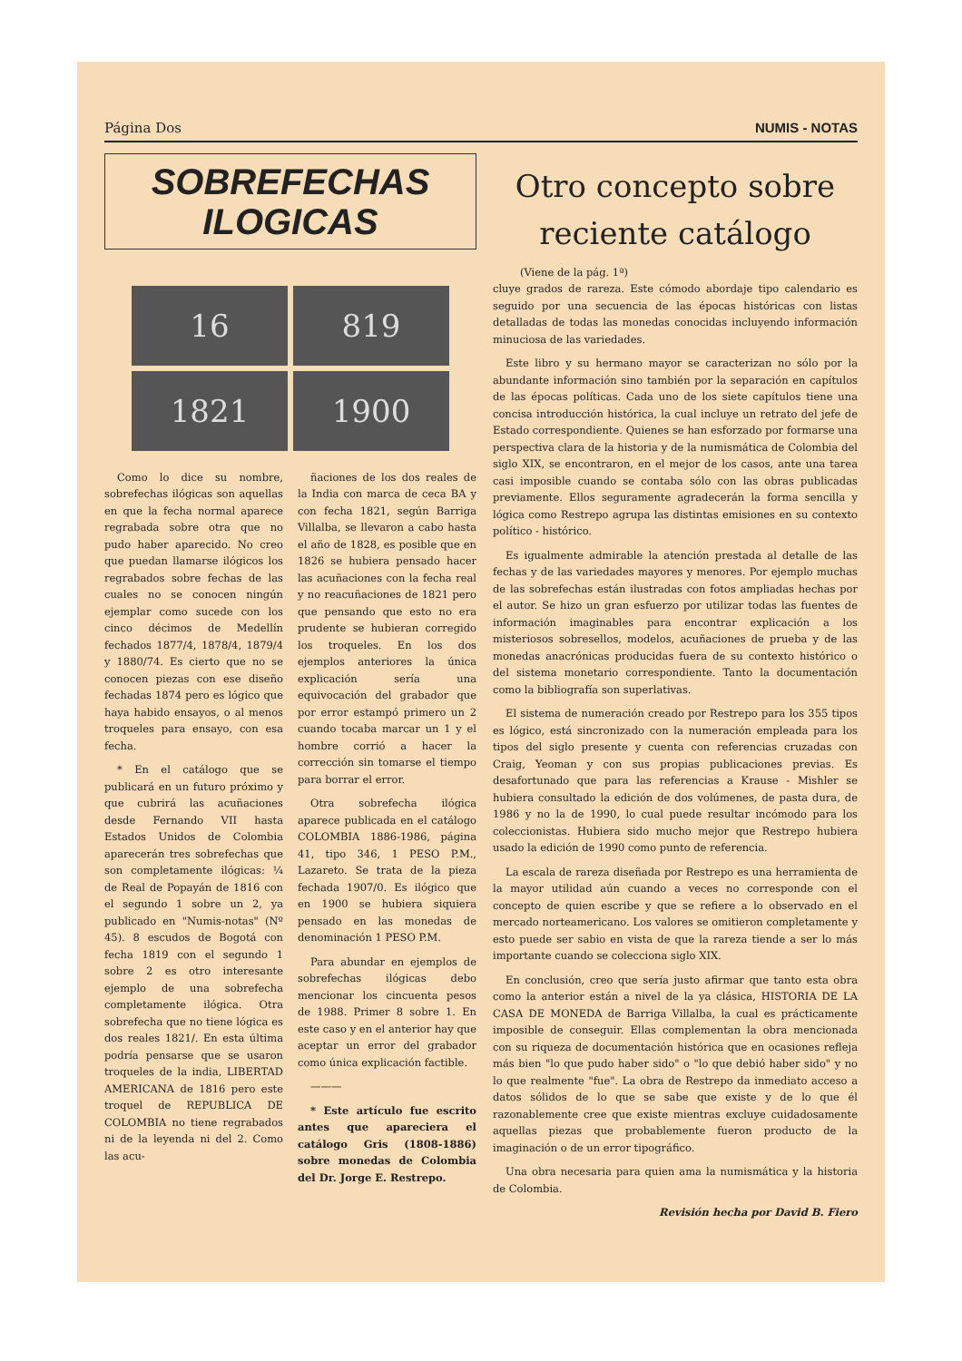Página Dos NUMIS - NOTAS
SOBREFECHAS
ILOGICAS
16
819
1821
1900
Como lo dice su nombre, sobrefechas ilógicas son aquellas en que la fecha normal aparece regrabada sobre otra que no pudo haber aparecido. No creo que puedan llamarse ilógicos los regrabados sobre fechas de las cuales no se conocen ningún ejemplar como sucede con los cinco décimos de Medellín fechados 1877/4, 1878/4, 1879/4 y 1880/74. Es cierto que no se conocen piezas con ese diseño fechadas 1874 pero es lógico que haya habido ensayos, o al menos troqueles para ensayo, con esa fecha.
* En el catálogo que se publicará en un futuro próximo y que cubrirá las acuñaciones desde Fernando VII hasta Estados Unidos de Colombia aparecerán tres sobrefechas que son completamente ilógicas: ¼ de Real de Popayán de 1816 con el segundo 1 sobre un 2, ya publicado en "Numis-notas" (Nº 45). 8 escudos de Bogotá con fecha 1819 con el segundo 1 sobre 2 es otro interesante ejemplo de una sobrefecha completamente ilógica. Otra sobrefecha que no tiene lógica es dos reales 1821/. En esta última podría pensarse que se usaron troqueles de la india, LIBERTAD AMERICANA de 1816 pero este troquel de REPUBLICA DE COLOMBIA no tiene regrabados ni de la leyenda ni del 2. Como las acu-
ñaciones de los dos reales de la India con marca de ceca BA y con fecha 1821, según Barriga Villalba, se llevaron a cabo hasta el año de 1828, es posible que en 1826 se hubiera pensado hacer las acuñaciones con la fecha real y no reacuñaciones de 1821 pero que pensando que esto no era prudente se hubieran corregido los troqueles. En los dos ejemplos anteriores la única explicación sería una equivocación del grabador que por error estampó primero un 2 cuando tocaba marcar un 1 y el hombre corrió a hacer la corrección sin tomarse el tiempo para borrar el error.
Otra sobrefecha ilógica aparece publicada en el catálogo COLOMBIA 1886-1986, página 41, tipo 346, 1 PESO P.M., Lazareto. Se trata de la pieza fechada 1907/0. Es ilógico que en 1900 se hubiera siquiera pensado en las monedas de denominación 1 PESO P.M.
Para abundar en ejemplos de sobrefechas ilógicas debo mencionar los cincuenta pesos de 1988. Primer 8 sobre 1. En este caso y en el anterior hay que aceptar un error del grabador como única explicación factible.
———
* Este artículo fue escrito antes que apareciera el catálogo Gris (1808-1886) sobre monedas de Colombia del Dr. Jorge E. Restrepo.
Otro concepto sobre
reciente catálogo
(Viene de la pág. 1ª)
cluye grados de rareza. Este cómodo abordaje tipo calendario es seguido por una secuencia de las épocas históricas con listas detalladas de todas las monedas conocidas incluyendo información minuciosa de las variedades.
Este libro y su hermano mayor se caracterizan no sólo por la abundante información sino también por la separación en capítulos de las épocas políticas. Cada uno de los siete capítulos tiene una concisa introducción histórica, la cual incluye un retrato del jefe de Estado correspondiente. Quienes se han esforzado por formarse una perspectiva clara de la historia y de la numismática de Colombia del siglo XIX, se encontraron, en el mejor de los casos, ante una tarea casi imposible cuando se contaba sólo con las obras publicadas previamente. Ellos seguramente agradecerán la forma sencilla y lógica como Restrepo agrupa las distintas emisiones en su contexto político - histórico.
Es igualmente admirable la atención prestada al detalle de las fechas y de las variedades mayores y menores. Por ejemplo muchas de las sobrefechas están ilustradas con fotos ampliadas hechas por el autor. Se hizo un gran esfuerzo por utilizar todas las fuentes de información imaginables para encontrar explicación a los misteriosos sobresellos, modelos, acuñaciones de prueba y de las monedas anacrónicas producidas fuera de su contexto histórico o del sistema monetario correspondiente. Tanto la documentación como la bibliografía son superlativas.
El sistema de numeración creado por Restrepo para los 355 tipos es lógico, está sincronizado con la numeración empleada para los tipos del siglo presente y cuenta con referencias cruzadas con Craig, Yeoman y con sus propias publicaciones previas. Es desafortunado que para las referencias a Krause - Mishler se hubiera consultado la edición de dos volúmenes, de pasta dura, de 1986 y no la de 1990, lo cual puede resultar incómodo para los coleccionistas. Hubiera sido mucho mejor que Restrepo hubiera usado la edición de 1990 como punto de referencia.
La escala de rareza diseñada por Restrepo es una herramienta de la mayor utilidad aún cuando a veces no corresponde con el concepto de quien escribe y que se refiere a lo observado en el mercado norteamericano. Los valores se omitieron completamente y esto puede ser sabio en vista de que la rareza tiende a ser lo más importante cuando se colecciona siglo XIX.
En conclusión, creo que sería justo afirmar que tanto esta obra como la anterior están a nivel de la ya clásica, HISTORIA DE LA CASA DE MONEDA de Barriga Villalba, la cual es prácticamente imposible de conseguir. Ellas complementan la obra mencionada con su riqueza de documentación histórica que en ocasiones refleja más bien "lo que pudo haber sido" o "lo que debió haber sido" y no lo que realmente "fue". La obra de Restrepo da inmediato acceso a datos sólidos de lo que se sabe que existe y de lo que él razonablemente cree que existe mientras excluye cuidadosamente aquellas piezas que probablemente fueron producto de la imaginación o de un error tipográfico.
Una obra necesaria para quien ama la numismática y la historia de Colombia.
Revisión hecha por David B. Fiero